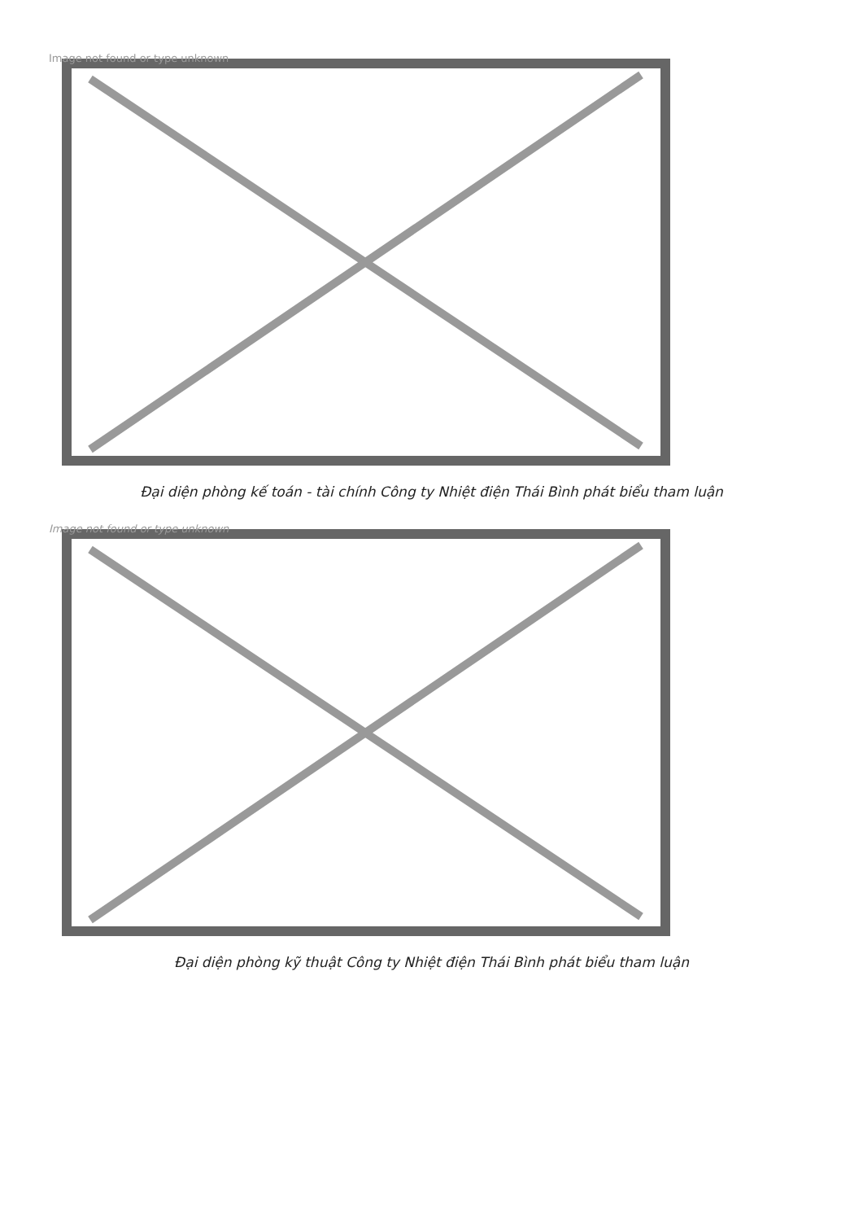Image not found or type unknown
Đại diện phòng kế toán - tài chính Công ty Nhiệt điện Thái Bình phát biểu tham luận
Image not found or type unknown
Đại diện phòng kỹ thuật Công ty Nhiệt điện Thái Bình phát biểu tham luận